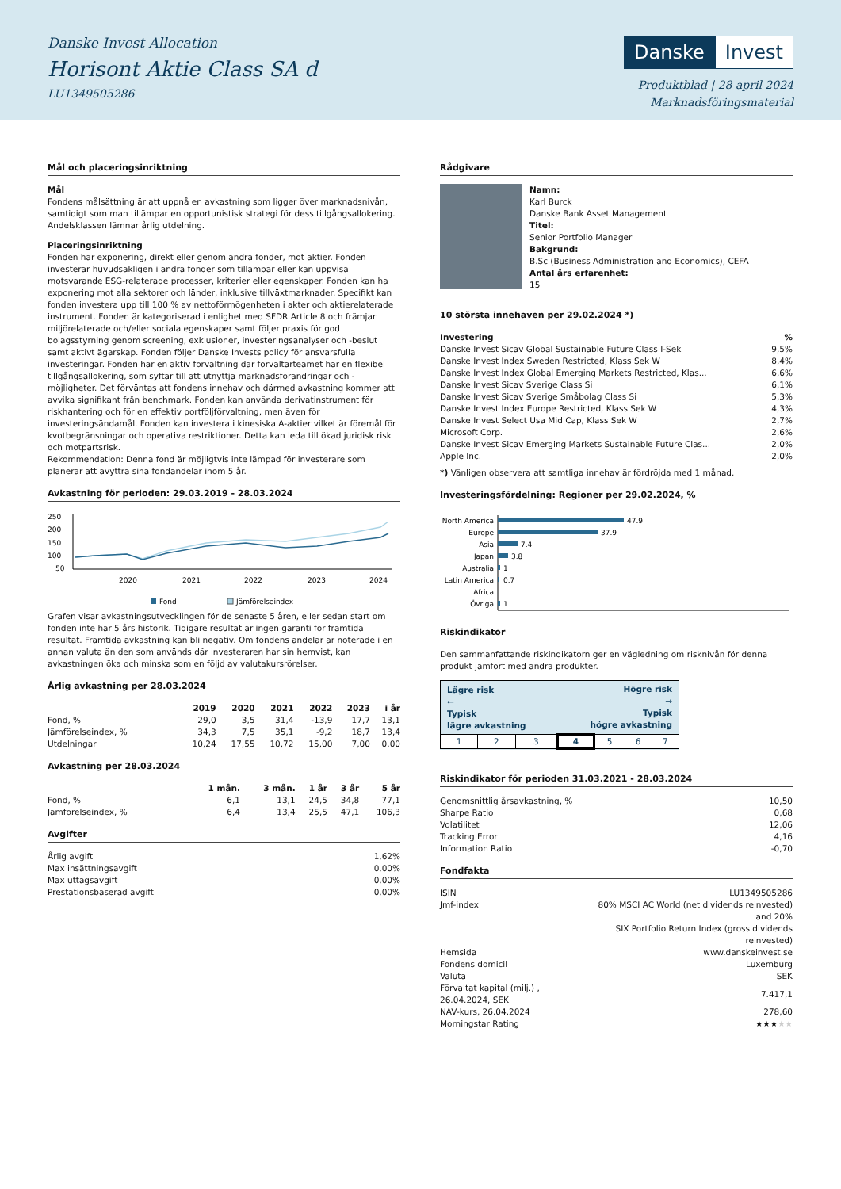Danske Invest Allocation
Horisont Aktie Class SA d
LU1349505286
Danske Invest
Produktblad | 28 april 2024
Marknadsföringsmaterial
Mål och placeringsinriktning
Mål
Fondens målsättning är att uppnå en avkastning som ligger över marknadsnivån, samtidigt som man tillämpar en opportunistisk strategi för dess tillgångsallokering. Andelsklassen lämnar årlig utdelning.
Placeringsinriktning
Fonden har exponering, direkt eller genom andra fonder, mot aktier. Fonden investerar huvudsakligen i andra fonder som tillämpar eller kan uppvisa motsvarande ESG-relaterade processer, kriterier eller egenskaper. Fonden kan ha exponering mot alla sektorer och länder, inklusive tillväxtmarknader. Specifikt kan fonden investera upp till 100 % av nettoförmögenheten i akter och aktierelaterade instrument. Fonden är kategoriserad i enlighet med SFDR Article 8 och främjar miljörelaterade och/eller sociala egenskaper samt följer praxis för god bolagsstyrning genom screening, exklusioner, investeringsanalyser och -beslut samt aktivt ägarskap. Fonden följer Danske Invests policy för ansvarsfulla investeringar. Fonden har en aktiv förvaltning där förvaltarteamet har en flexibel tillgångsallokering, som syftar till att utnyttja marknadsförändringar och -möjligheter. Det förväntas att fondens innehav och därmed avkastning kommer att avvika signifikant från benchmark. Fonden kan använda derivatinstrument för riskhantering och för en effektiv portföljförvaltning, men även för investeringsändamål. Fonden kan investera i kinesiska A-aktier vilket är föremål för kvotbegränsningar och operativa restriktioner. Detta kan leda till ökad juridisk risk och motpartsrisk.
Rekommendation: Denna fond är möjligtvis inte lämpad för investerare som planerar att avyttra sina fondandelar inom 5 år.
Avkastning för perioden: 29.03.2019 - 28.03.2024
250
200
150
100
50
2020
2021
2022
2023
2024
Fond
Jämförelseindex
Grafen visar avkastningsutvecklingen för de senaste 5 åren, eller sedan start om fonden inte har 5 års historik. Tidigare resultat är ingen garanti för framtida resultat. Framtida avkastning kan bli negativ. Om fondens andelar är noterade i en annan valuta än den som används där investeraren har sin hemvist, kan avkastningen öka och minska som en följd av valutakursrörelser.
Årlig avkastning per 28.03.2024
| | 2019 | 2020 | 2021 | 2022 | 2023 | i år |
| Fond, % | 29,0 | 3,5 | 31,4 | -13,9 | 17,7 | 13,1 |
| Jämförelseindex, % | 34,3 | 7,5 | 35,1 | -9,2 | 18,7 | 13,4 |
| Utdelningar | 10,24 | 17,55 | 10,72 | 15,00 | 7,00 | 0,00 |
Avkastning per 28.03.2024
| | 1 mån. | 3 mån. | 1 år | 3 år | 5 år |
| Fond, % | 6,1 | 13,1 | 24,5 | 34,8 | 77,1 |
| Jämförelseindex, % | 6,4 | 13,4 | 25,5 | 47,1 | 106,3 |
Avgifter
| Årlig avgift | 1,62% |
| Max insättningsavgift | 0,00% |
| Max uttagsavgift | 0,00% |
| Prestationsbaserad avgift | 0,00% |
Rådgivare
Namn:
Karl Burck
Danske Bank Asset Management
Titel:
Senior Portfolio Manager
Bakgrund:
B.Sc (Business Administration and Economics), CEFA
Antal års erfarenhet:
15
10 största innehaven per 29.02.2024 *)
| Investering | % |
| Danske Invest Sicav Global Sustainable Future Class I-Sek | 9,5% |
| Danske Invest Index Sweden Restricted, Klass Sek W | 8,4% |
| Danske Invest Index Global Emerging Markets Restricted, Klas... | 6,6% |
| Danske Invest Sicav Sverige Class Si | 6,1% |
| Danske Invest Sicav Sverige Småbolag Class Si | 5,3% |
| Danske Invest Index Europe Restricted, Klass Sek W | 4,3% |
| Danske Invest Select Usa Mid Cap, Klass Sek W | 2,7% |
| Microsoft Corp. | 2,6% |
| Danske Invest Sicav Emerging Markets Sustainable Future Clas... | 2,0% |
| Apple Inc. | 2,0% |
*) Vänligen observera att samtliga innehav är fördröjda med 1 månad.
Investeringsfördelning: Regioner per 29.02.2024, %
North America
Europe
Asia
Japan
Australia
Latin America
Africa
Övriga
47.9
37.9
7.4
3.8
1
0.7
1
Riskindikator
Den sammanfattande riskindikatorn ger en vägledning om risknivån för denna produkt jämfört med andra produkter.
| Lägre risk ← Typisk lägre avkastning | | | Högre risk → Typisk högre avkastning | | | |
| 1 | 2 | 3 | 4 | 5 | 6 | 7 |
Riskindikator för perioden 31.03.2021 - 28.03.2024
| Genomsnittlig årsavkastning, % | 10,50 |
| Sharpe Ratio | 0,68 |
| Volatilitet | 12,06 |
| Tracking Error | 4,16 |
| Information Ratio | -0,70 |
Fondfakta
| ISIN | LU1349505286 |
| Jmf-index | 80% MSCI AC World (net dividends reinvested) and 20% SIX Portfolio Return Index (gross dividends reinvested) |
| Hemsida | www.danskeinvest.se |
| Fondens domicil | Luxemburg |
| Valuta | SEK |
| Förvaltat kapital (milj.) , 26.04.2024, SEK | 7.417,1 |
| NAV-kurs, 26.04.2024 | 278,60 |
| Morningstar Rating | ★★★ ★★ |